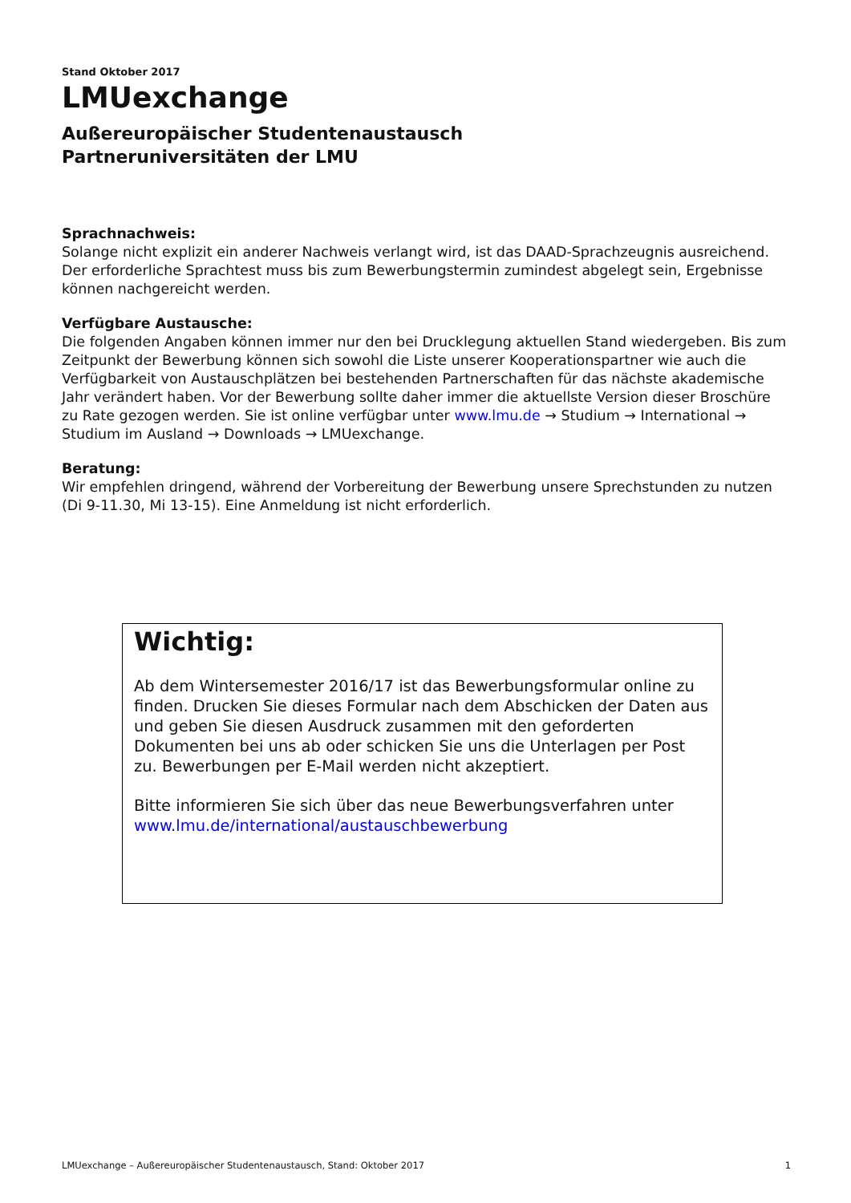Stand Oktober 2017
LMUexchange
Außereuropäischer Studentenaustausch
Partneruniversitäten der LMU
Sprachnachweis:
Solange nicht explizit ein anderer Nachweis verlangt wird, ist das DAAD-Sprachzeugnis ausreichend. Der erforderliche Sprachtest muss bis zum Bewerbungstermin zumindest abgelegt sein, Ergebnisse können nachgereicht werden.
Verfügbare Austausche:
Die folgenden Angaben können immer nur den bei Drucklegung aktuellen Stand wiedergeben. Bis zum Zeitpunkt der Bewerbung können sich sowohl die Liste unserer Kooperationspartner wie auch die Verfügbarkeit von Austauschplätzen bei bestehenden Partnerschaften für das nächste akademische Jahr verändert haben. Vor der Bewerbung sollte daher immer die aktuellste Version dieser Broschüre zu Rate gezogen werden. Sie ist online verfügbar unter www.lmu.de → Studium → International → Studium im Ausland → Downloads → LMUexchange.
Beratung:
Wir empfehlen dringend, während der Vorbereitung der Bewerbung unsere Sprechstunden zu nutzen (Di 9-11.30, Mi 13-15). Eine Anmeldung ist nicht erforderlich.
Wichtig:
Ab dem Wintersemester 2016/17 ist das Bewerbungsformular online zu finden. Drucken Sie dieses Formular nach dem Abschicken der Daten aus und geben Sie diesen Ausdruck zusammen mit den geforderten Dokumenten bei uns ab oder schicken Sie uns die Unterlagen per Post zu. Bewerbungen per E-Mail werden nicht akzeptiert.
Bitte informieren Sie sich über das neue Bewerbungsverfahren unter www.lmu.de/international/austauschbewerbung
LMUexchange – Außereuropäischer Studentenaustausch, Stand: Oktober 2017 1